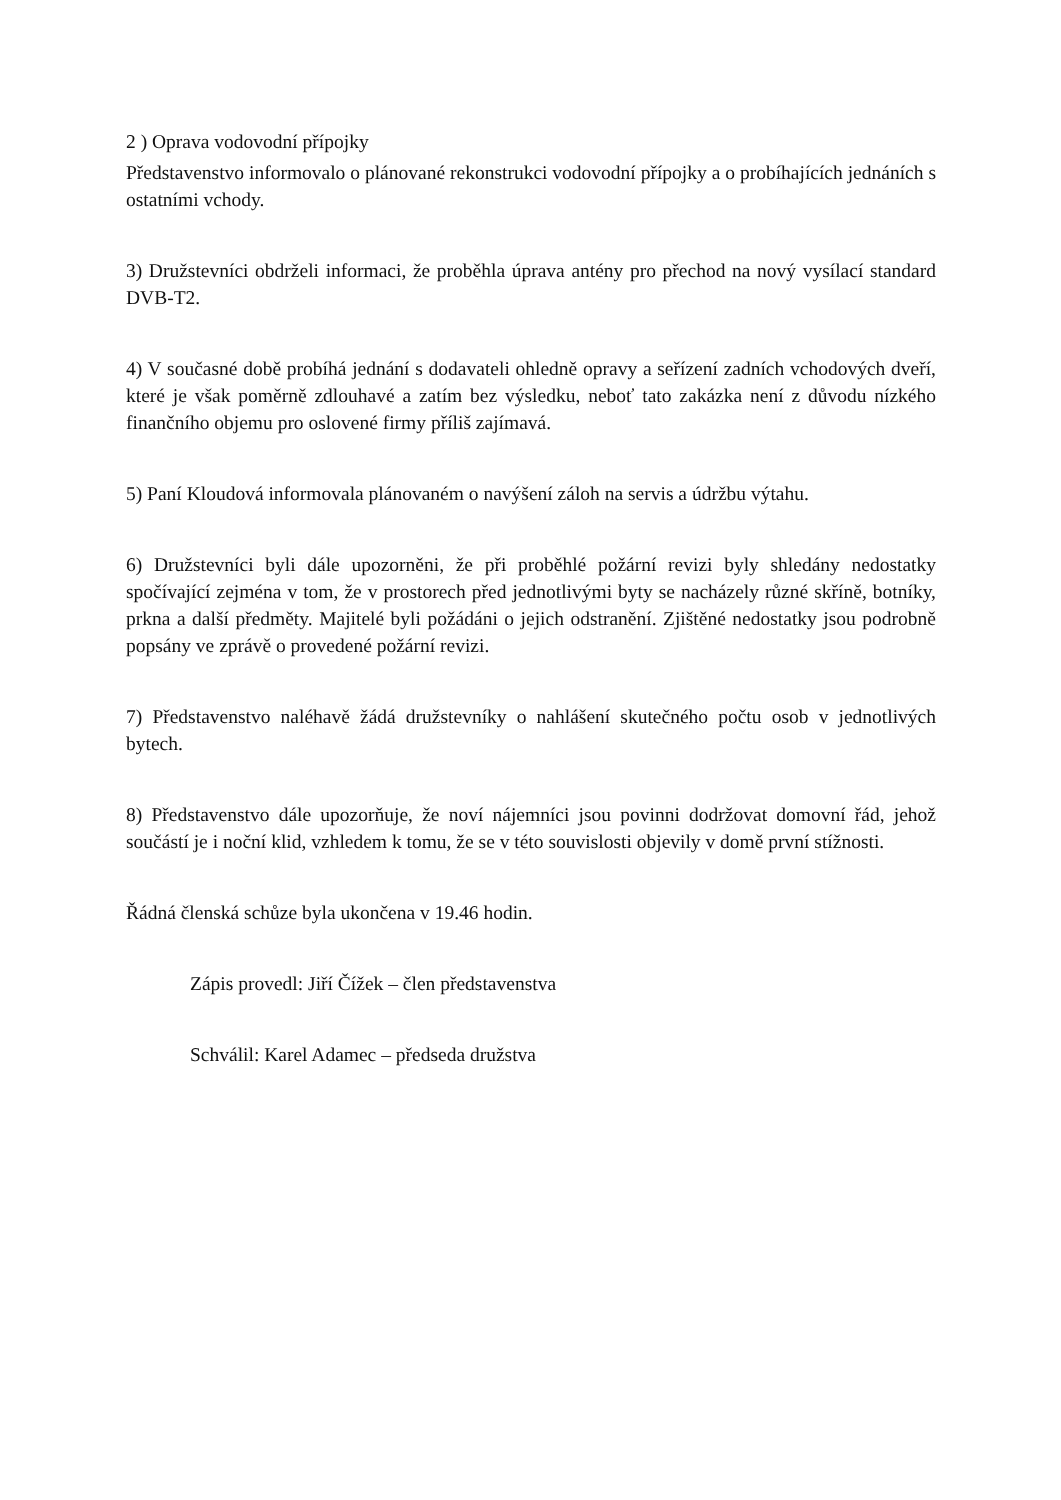2 ) Oprava vodovodní přípojky
Představenstvo informovalo o plánované rekonstrukci vodovodní přípojky a o probíhajících jednáních s ostatními vchody.
3) Družstevníci obdrželi informaci, že proběhla úprava antény pro přechod na nový vysílací standard DVB-T2.
4) V současné době probíhá jednání s dodavateli ohledně opravy a seřízení zadních vchodových dveří, které je však poměrně zdlouhavé a zatím bez výsledku, neboť tato zakázka není z důvodu nízkého finančního objemu pro oslovené firmy příliš zajímavá.
5) Paní Kloudová informovala plánovaném o navýšení záloh na servis a údržbu výtahu.
6) Družstevníci byli dále upozorněni, že při proběhlé požární revizi byly shledány nedostatky spočívající zejména v tom, že v prostorech před jednotlivými byty se nacházely různé skříně, botníky, prkna a další předměty. Majitelé byli požádáni o jejich odstranění. Zjištěné nedostatky jsou podrobně popsány ve zprávě o provedené požární revizi.
7) Představenstvo naléhavě žádá družstevníky o nahlášení skutečného počtu osob v jednotlivých bytech.
8) Představenstvo dále upozorňuje, že noví nájemníci jsou povinni dodržovat domovní řád, jehož součástí je i noční klid, vzhledem k tomu, že se v této souvislosti objevily v domě první stížnosti.
Řádná členská schůze byla ukončena v 19.46 hodin.
Zápis provedl: Jiří Čížek – člen představenstva
Schválil: Karel Adamec – předseda družstva